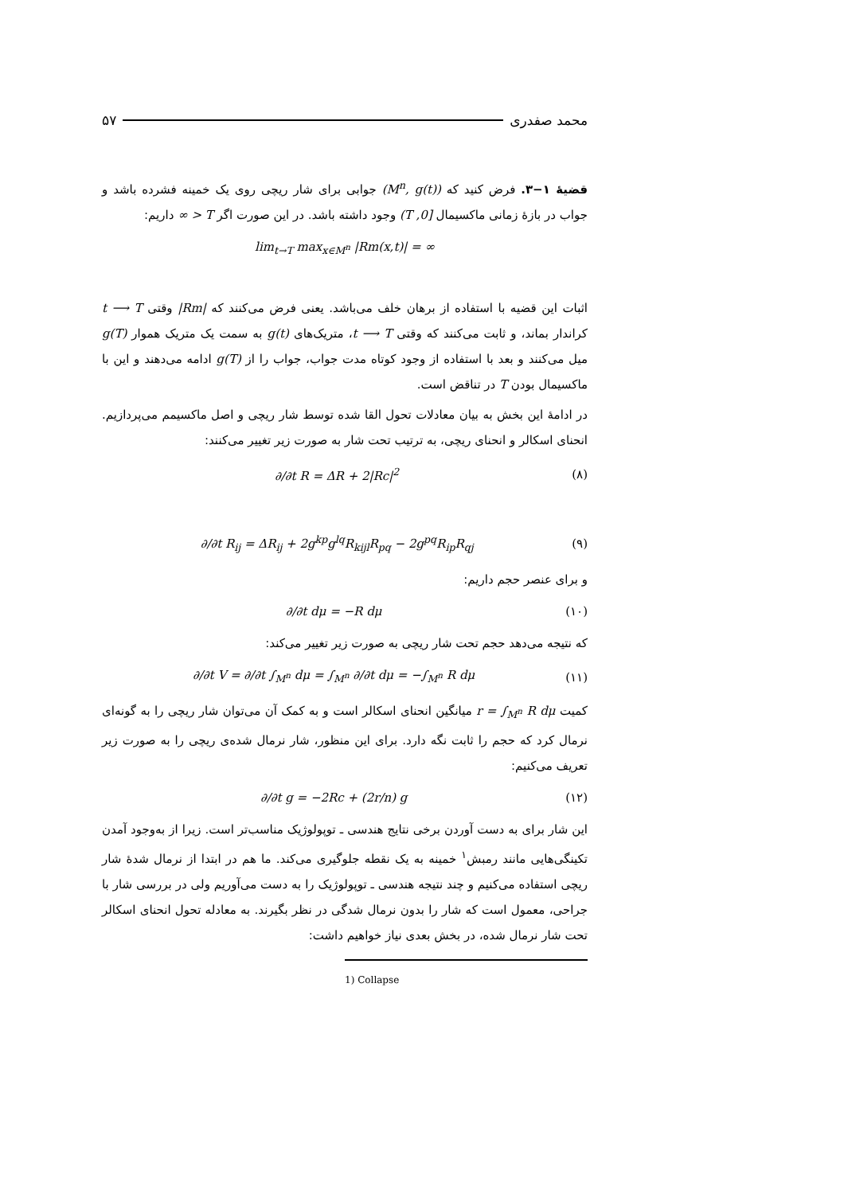محمد صفدری ۵۷
قضیهٔ ۱−۳. فرض کنید که (M<sup>n</sup>, g(t)) جوابی برای شار ریچی روی یک خمینه فشرده باشد و جواب در بازهٔ زمانی ماکسیمال [0, T) وجود داشته باشد. در این صورت اگر T < ∞ داریم:
lim<sub>t→T</sub> max<sub>x∈M<sup>n</sup></sub> |Rm(x,t)| = ∞
اثبات این قضیه با استفاده از برهان خلف می‌باشد. یعنی فرض می‌کنند که |Rm| وقتی t ⟶ T کراندار بماند، و ثابت می‌کنند که وقتی t ⟶ T، متریک‌های g(t) به سمت یک متریک هموار g(T) میل می‌کنند و بعد با استفاده از وجود کوتاه مدت جواب، جواب را از g(T) ادامه می‌دهند و این با ماکسیمال بودن T در تناقض است.
در ادامهٔ این بخش به بیان معادلات تحول القا شده توسط شار ریچی و اصل ماکسیمم می‌پردازیم. انحنای اسکالر و انحنای ریچی، به ترتیب تحت شار به صورت زیر تغییر می‌کنند:
∂/∂t R = ΔR + 2|Rc|<sup>2</sup> (۸)
∂/∂t R<sub>ij</sub> = ΔR<sub>ij</sub> + 2g<sup>kp</sup>g<sup>lq</sup>R<sub>kijl</sub>R<sub>pq</sub> − 2g<sup>pq</sup>R<sub>ip</sub>R<sub>qj</sub>
(۹)
و برای عنصر حجم داریم:
∂/∂t dμ = −R dμ (۱۰)
که نتیجه می‌دهد حجم تحت شار ریچی به صورت زیر تغییر می‌کند:
∂/∂t V = ∂/∂t ∫<sub>M<sup>n</sup></sub> dμ = ∫<sub>M<sup>n</sup></sub> ∂/∂t dμ = −∫<sub>M<sup>n</sup></sub> R dμ
(۱۱)
کمیت r = ∫<sub>M<sup>n</sup></sub> R dμ میانگین انحنای اسکالر است و به کمک آن می‌توان شار ریچی را به گونه‌ای نرمال کرد که حجم را ثابت نگه دارد. برای این منظور، شار نرمال شده‌ی ریچی را به صورت زیر تعریف می‌کنیم:
∂/∂t g = −2Rc + (2r/n) g (۱۲)
این شار برای به دست آوردن برخی نتایج هندسی ـ توپولوژیک مناسب‌تر است. زیرا از به‌وجود آمدن تکینگی‌هایی مانند رمبش<sup>۱</sup> خمینه به یک نقطه جلوگیری می‌کند. ما هم در ابتدا از نرمال شدهٔ شار ریچی استفاده می‌کنیم و چند نتیجه هندسی ـ توپولوژیک را به دست می‌آوریم ولی در بررسی شار با جراحی، معمول است که شار را بدون نرمال شدگی در نظر بگیرند. به معادله تحول انحنای اسکالر تحت شار نرمال شده، در بخش بعدی نیاز خواهیم داشت:
1) Collapse